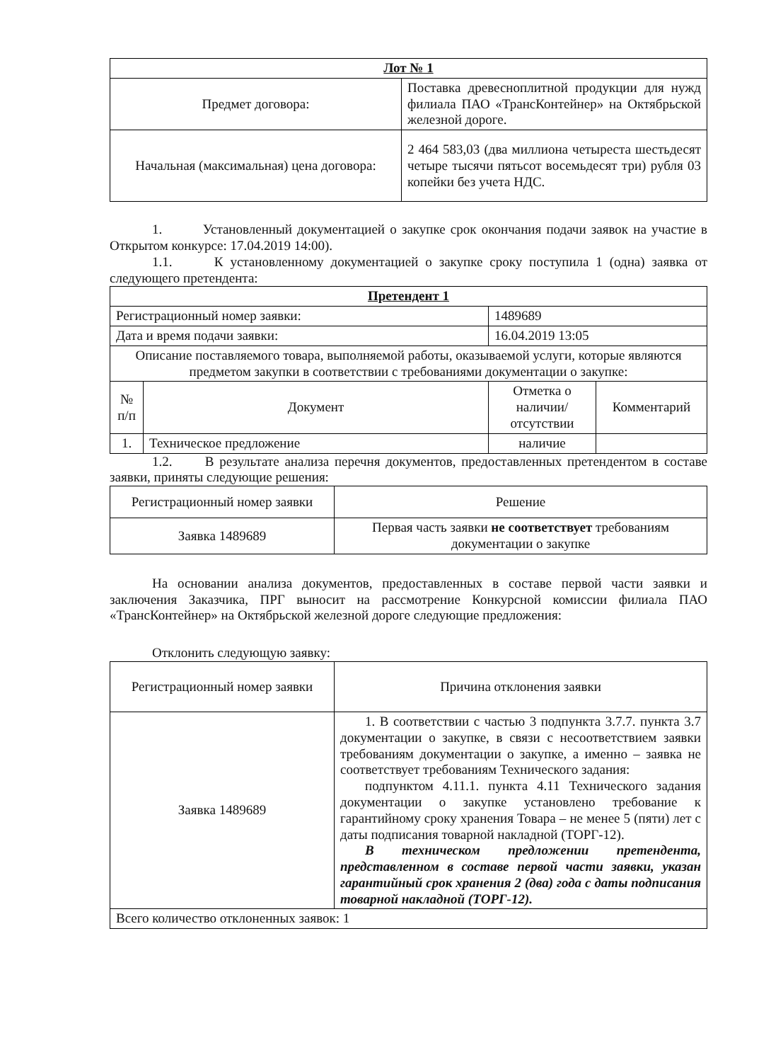| Лот № 1 | |
| --- | --- |
| Предмет договора: | Поставка древесноплитной продукции для нужд филиала ПАО «ТрансКонтейнер» на Октябрьской железной дороге. |
| Начальная (максимальная) цена договора: | 2 464 583,03 (два миллиона четыреста шестьдесят четыре тысячи пятьсот восемьдесят три) рубля 03 копейки без учета НДС. |
1. Установленный документацией о закупке срок окончания подачи заявок на участие в Открытом конкурсе: 17.04.2019 14:00).
1.1. К установленному документацией о закупке сроку поступила 1 (одна) заявка от следующего претендента:
| Претендент 1 | | | |
| --- | --- | --- | --- |
| Регистрационный номер заявки: | | 1489689 | |
| Дата и время подачи заявки: | | 16.04.2019 13:05 | |
| Описание поставляемого товара, выполняемой работы, оказываемой услуги, которые являются предметом закупки в соответствии с требованиями документации о закупке: | | | |
| № п/п | Документ | Отметка о наличии/ отсутствии | Комментарий |
| 1. | Техническое предложение | наличие | |
1.2. В результате анализа перечня документов, предоставленных претендентом в составе заявки, приняты следующие решения:
| Регистрационный номер заявки | Решение |
| Заявка 1489689 | Первая часть заявки не соответствует требованиям документации о закупке |
На основании анализа документов, предоставленных в составе первой части заявки и заключения Заказчика, ПРГ выносит на рассмотрение Конкурсной комиссии филиала ПАО «ТрансКонтейнер» на Октябрьской железной дороге следующие предложения:
Отклонить следующую заявку:
| Регистрационный номер заявки | Причина отклонения заявки |
| Заявка 1489689 | 1. В соответствии с частью 3 подпункта 3.7.7. пункта 3.7 документации о закупке, в связи с несоответствием заявки требованиям документации о закупке, а именно – заявка не соответствует требованиям Технического задания: подпунктом 4.11.1. пункта 4.11 Технического задания документации о закупке установлено требование к гарантийному сроку хранения Товара – не менее 5 (пяти) лет с даты подписания товарной накладной (ТОРГ-12). В техническом предложении претендента, представленном в составе первой части заявки, указан гарантийный срок хранения 2 (два) года с даты подписания товарной накладной (ТОРГ-12). |
| Всего количество отклоненных заявок: 1 | |